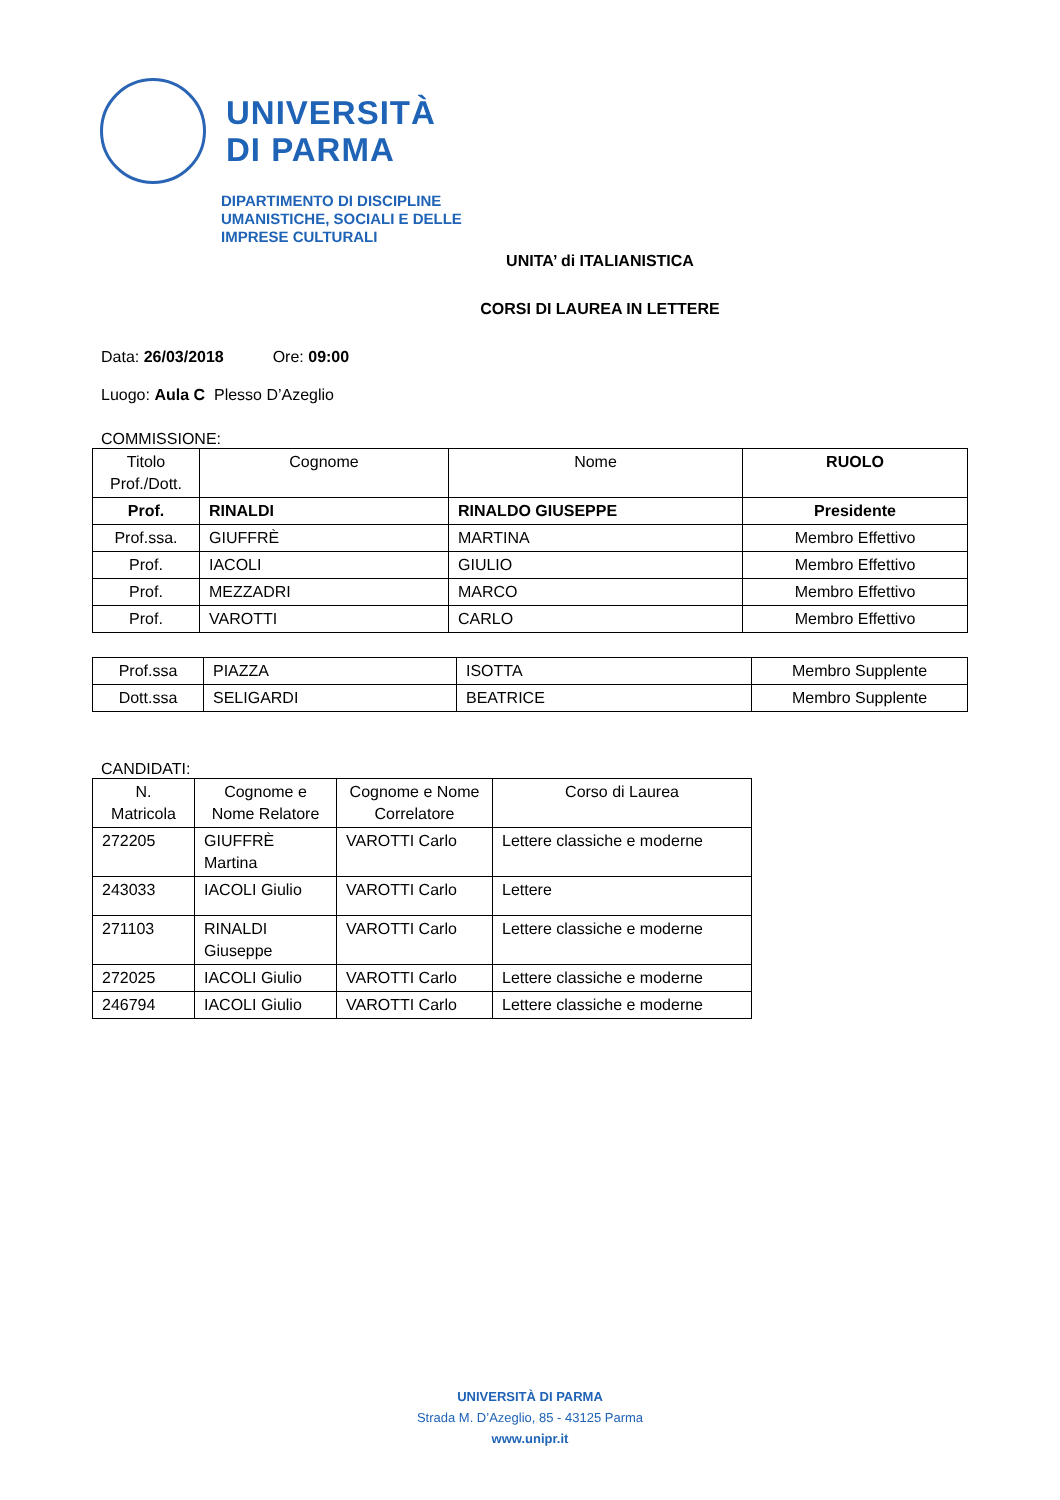UNIVERSITÀ
DI PARMA
DIPARTIMENTO DI DISCIPLINE
UMANISTICHE, SOCIALI E DELLE
IMPRESE CULTURALI
UNITA’ di ITALIANISTICA
CORSI DI LAUREA IN LETTERE
Data: 26/03/2018 Ore: 09:00
Luogo: Aula C Plesso D’Azeglio
COMMISSIONE:
| Titolo Prof./Dott. | Cognome | Nome | RUOLO |
| --- | --- | --- | --- |
| Prof. | RINALDI | RINALDO GIUSEPPE | Presidente |
| Prof.ssa. | GIUFFRÈ | MARTINA | Membro Effettivo |
| Prof. | IACOLI | GIULIO | Membro Effettivo |
| Prof. | MEZZADRI | MARCO | Membro Effettivo |
| Prof. | VAROTTI | CARLO | Membro Effettivo |
| Prof.ssa | PIAZZA | ISOTTA | Membro Supplente |
| Dott.ssa | SELIGARDI | BEATRICE | Membro Supplente |
CANDIDATI:
| N. Matricola | Cognome e Nome Relatore | Cognome e Nome Correlatore | Corso di Laurea |
| --- | --- | --- | --- |
| 272205 | GIUFFRÈ Martina | VAROTTI Carlo | Lettere classiche e moderne |
| 243033 | IACOLI Giulio | VAROTTI Carlo | Lettere |
| 271103 | RINALDI Giuseppe | VAROTTI Carlo | Lettere classiche e moderne |
| 272025 | IACOLI Giulio | VAROTTI Carlo | Lettere classiche e moderne |
| 246794 | IACOLI Giulio | VAROTTI Carlo | Lettere classiche e moderne |
UNIVERSITÀ DI PARMA
Strada M. D’Azeglio, 85 - 43125 Parma
www.unipr.it